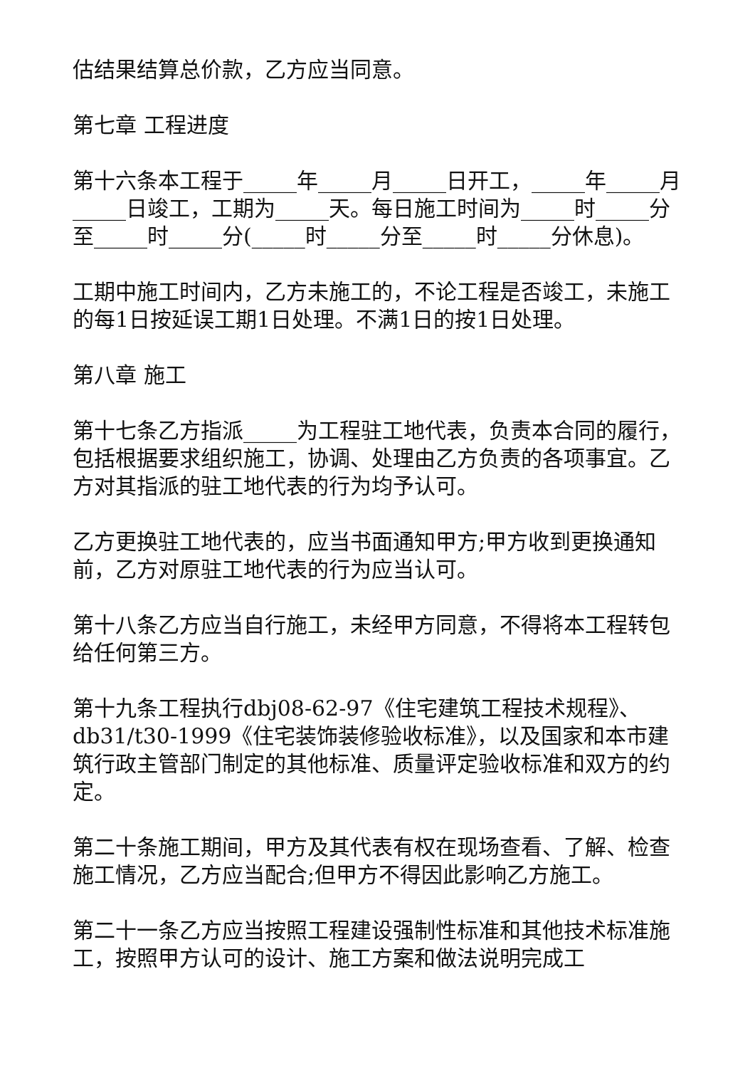估结果结算总价款，乙方应当同意。
第七章 工程进度
第十六条本工程于_____年_____月_____日开工，_____年_____月_____日竣工，工期为_____天。每日施工时间为_____时_____分至_____时_____分(_____时_____分至_____时_____分休息)。
工期中施工时间内，乙方未施工的，不论工程是否竣工，未施工的每1日按延误工期1日处理。不满1日的按1日处理。
第八章 施工
第十七条乙方指派_____为工程驻工地代表，负责本合同的履行，包括根据要求组织施工，协调、处理由乙方负责的各项事宜。乙方对其指派的驻工地代表的行为均予认可。
乙方更换驻工地代表的，应当书面通知甲方;甲方收到更换通知前，乙方对原驻工地代表的行为应当认可。
第十八条乙方应当自行施工，未经甲方同意，不得将本工程转包给任何第三方。
第十九条工程执行dbj08-62-97《住宅建筑工程技术规程》、db31/t30-1999《住宅装饰装修验收标准》，以及国家和本市建筑行政主管部门制定的其他标准、质量评定验收标准和双方的约定。
第二十条施工期间，甲方及其代表有权在现场查看、了解、检查施工情况，乙方应当配合;但甲方不得因此影响乙方施工。
第二十一条乙方应当按照工程建设强制性标准和其他技术标准施工，按照甲方认可的设计、施工方案和做法说明完成工